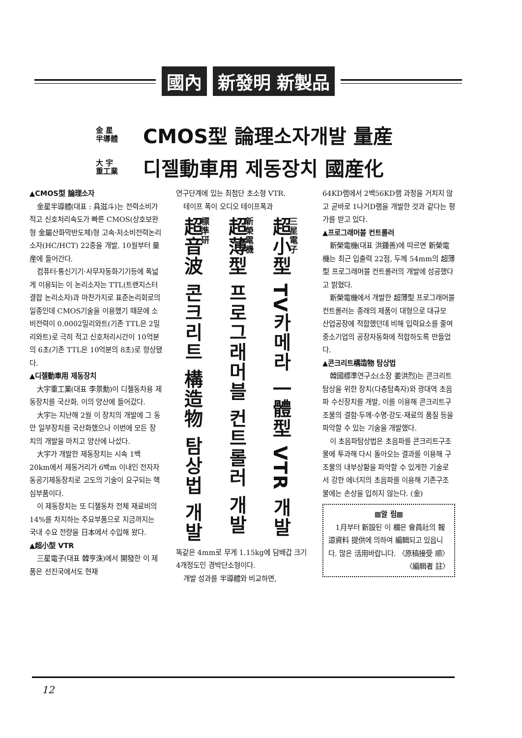國內 新發明 新製品
金 星
半導體
CMOS型 論理소자개발 量産
大 宇
重工業
디젤動車用 제동장치 國産化
▲CMOS型 論理소자
金星半導體(대표 : 具滋斗)는 전력소비가 적고 신호처리속도가 빠른 CMOS(상호보완형 金屬산화막반도체)형 고속·저소비전력논리소자(HC/HCT) 22종을 개발, 10월부터 量産에 들어간다.
컴퓨터·통신기기·사무자동화기기등에 폭넓게 이용되는 이 논리소자는 TTL(트랜지스터결합 논리소자)과 마찬가지로 표준논리회로의 일종인데 CMOS기술을 이용했기 때문에 소비전력이 0.0002밀리와트(기존 TTL은 2밀리와트)로 극히 적고 신호처리시간이 10억분의 6초(기존 TTL은 10억분의 8초)로 향상됐다.
▲디젤動車用 제동장치
大宇重工業(대표 李景勳)이 디젤동차용 제동장치를 국산화, 이의 양산에 들어갔다.
大宇는 지난해 2월 이 장치의 개발에 그 동안 일부장치를 국산화했으나 이번에 모든 장치의 개발을 마치고 양산에 나섰다.
大宇가 개발한 제동장치는 시속 1백 20km에서 제동거리가 6백m 이내인 전자자동공기제동장치로 고도의 기술이 요구되는 핵심부품이다.
이 제동장치는 또 디젤동차 전체 재료비의 14%를 차지하는 주요부품으로 지금까지는 국내 수요 전량을 日本에서 수입해 왔다.
▲超小型 VTR
三星電子(대표 韓亨洙)에서 開發한 이 제품은 선진국에서도 현재
연구단계에 있는 최첨단 초소형 VTR.
테이프 폭이 오디오 테이프폭과
標準研
超音波 콘크리트 構造物 탐상법 개발
新榮電機
超薄型 프로그래머블 컨트롤러 개발
三星電子
超小型 TV카메라 一體型 VTR 개발
똑같은 4mm로 무게 1.15kg에 담배갑 크기 4개정도인 경박단소형이다.
개발 성과를 半導體와 비교하면,
64KD램에서 2백56KD램 과정을 거치지 않고 곧바로 1나거D램을 개발한 것과 같다는 평가를 받고 있다.
▲프로그래머블 컨트롤러
新榮電機(대표 洪鍾善)에 따르면 新榮電機는 최근 입출력 22점, 두께 54mm의 超薄型 프로그래머블 컨트롤러의 개발에 성공했다고 밝혔다.
新榮電機에서 개발한 超薄型 프로그래머블 컨트롤러는 종래의 제품이 대형으로 대규모 산업공장에 적합했던데 비해 입력요소를 줄여 중소기업의 공장자동화에 적합하도록 만들었다.
▲콘크리트構造物 탐상법
韓國標準연구소(소장 姜洪烈)는 콘크리트 탐상을 위한 장치(다층탐촉자)와 광대역 초음파 수신장치를 개발, 이를 이용해 콘크리트구조물의 결함·두께·수명·강도·재료의 품질 등을 파악할 수 있는 기술을 개발했다.
이 초음파탐상법은 초음파를 콘크리트구조물에 투과해 다시 돌아오는 결과를 이용해 구조물의 내부상황을 파악할 수 있게한 기술로서 강한 에너지의 초음파를 이용해 기존구조물에는 손상을 입히지 않는다. (金)
▩알 림▩
1月부터 新設된 이 欄은 會員社의 報道資料 提供에 의하여 編輯되고 있읍니다. 많은 活用바랍니다. 〈原稿接受 順〉
〈編輯者 註〉
12